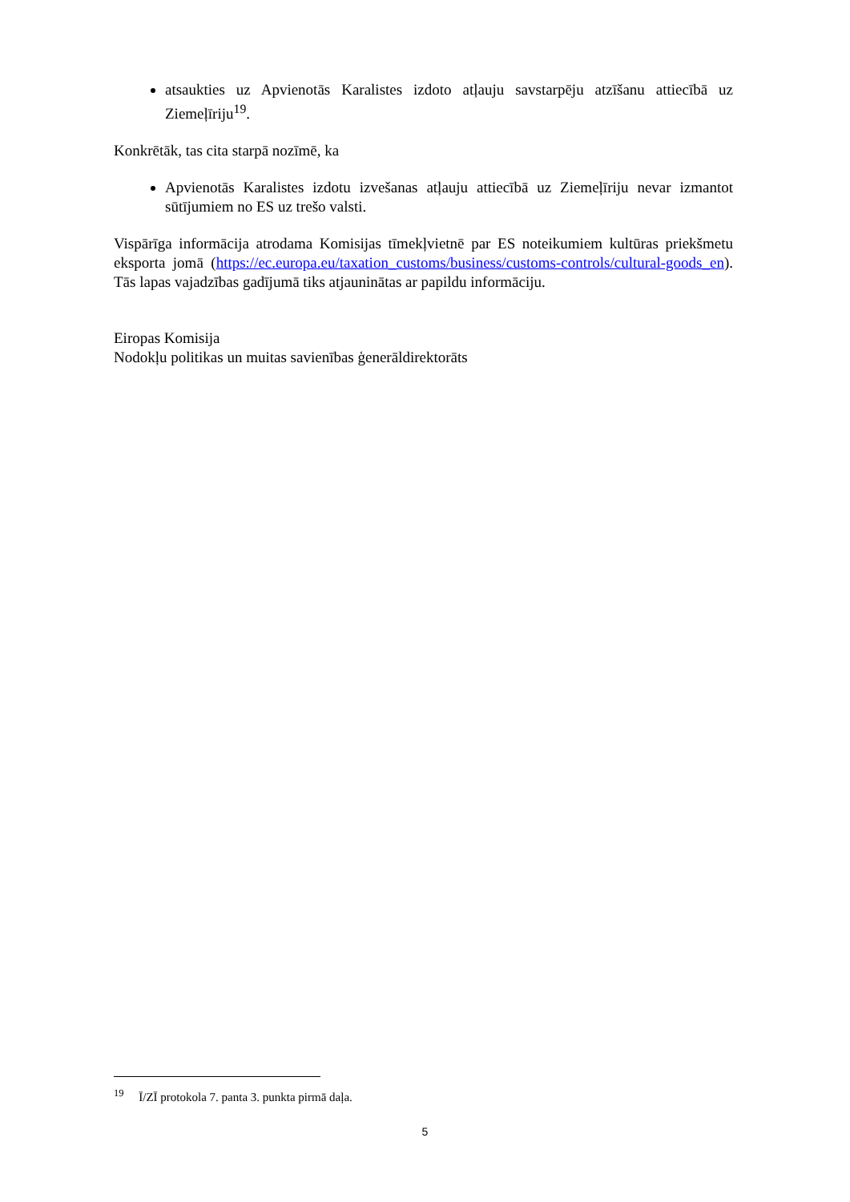atsaukties uz Apvienotās Karalistes izdoto atļauju savstarpēju atzīšanu attiecībā uz Ziemeļīriju<sup>19</sup>.
Konkrētāk, tas cita starpā nozīmē, ka
Apvienotās Karalistes izdotu izvešanas atļauju attiecībā uz Ziemeļīriju nevar izmantot sūtījumiem no ES uz trešo valsti.
Vispārīga informācija atrodama Komisijas tīmekļvietnē par ES noteikumiem kultūras priekšmetu eksporta jomā (https://ec.europa.eu/taxation_customs/business/customs-controls/cultural-goods_en). Tās lapas vajadzības gadījumā tiks atjauninātas ar papildu informāciju.
Eiropas Komisija
Nodokļu politikas un muitas savienības ģenerāldirektorāts
<sup>19</sup> Ī/ZĪ protokola 7. panta 3. punkta pirmā daļa.
5